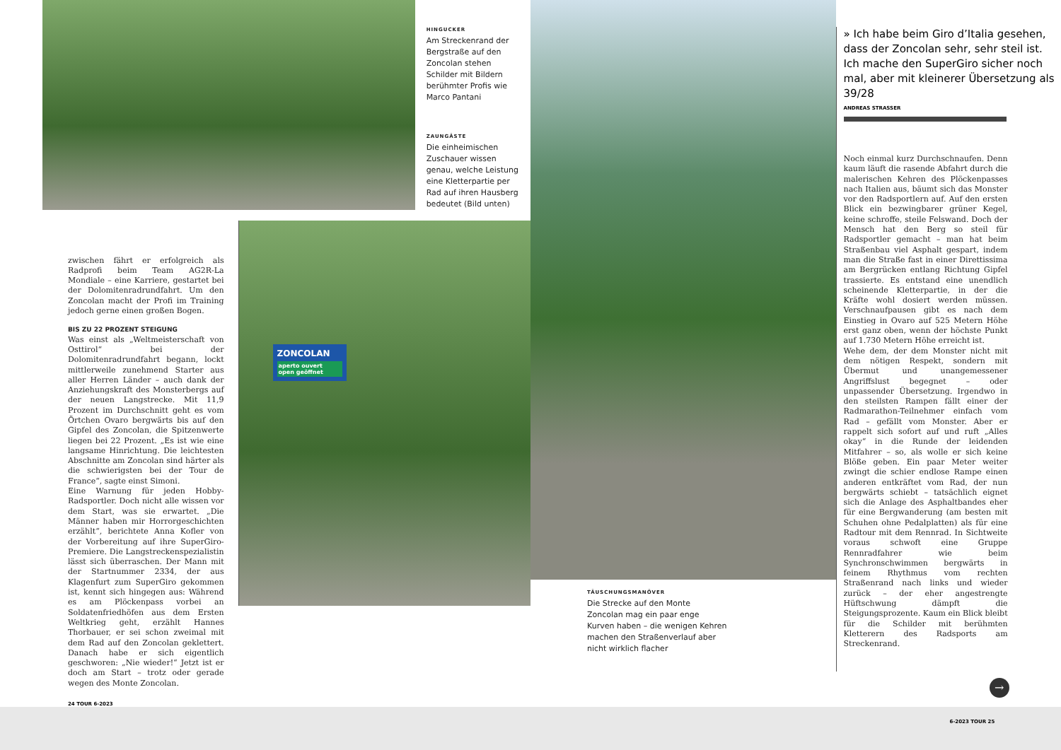HINGUCKER
Am Streckenrand der Bergstraße auf den Zoncolan stehen Schilder mit Bildern berühmter Profis wie Marco Pantani
ZAUNGÄSTE
Die einheimischen Zuschauer wissen genau, welche Leistung eine Kletterpartie per Rad auf ihren Hausberg bedeutet (Bild unten)
zwischen fährt er erfolgreich als Radprofi beim Team AG2R-La Mondiale – eine Karriere, gestartet bei der Dolomitenradrundfahrt. Um den Zoncolan macht der Profi im Training jedoch gerne einen großen Bogen.
BIS ZU 22 PROZENT STEIGUNG
Was einst als „Weltmeisterschaft von Osttirol“ bei der Dolomitenradrundfahrt begann, lockt mittlerweile zunehmend Starter aus aller Herren Länder – auch dank der Anziehungskraft des Monsterbergs auf der neuen Langstrecke. Mit 11,9 Prozent im Durchschnitt geht es vom Örtchen Ovaro bergwärts bis auf den Gipfel des Zoncolan, die Spitzenwerte liegen bei 22 Prozent. „Es ist wie eine langsame Hinrichtung. Die leichtesten Abschnitte am Zoncolan sind härter als die schwierigsten bei der Tour de France“, sagte einst Simoni.
Eine Warnung für jeden Hobby-Radsportler. Doch nicht alle wissen vor dem Start, was sie erwartet. „Die Männer haben mir Horrorgeschichten erzählt“, berichtete Anna Kofler von der Vorbereitung auf ihre SuperGiro-Premiere. Die Langstreckenspezialistin lässt sich überraschen. Der Mann mit der Startnummer 2334, der aus Klagenfurt zum SuperGiro gekommen ist, kennt sich hingegen aus: Während es am Plöckenpass vorbei an Soldatenfriedhöfen aus dem Ersten Weltkrieg geht, erzählt Hannes Thorbauer, er sei schon zweimal mit dem Rad auf den Zoncolan geklettert. Danach habe er sich eigentlich geschworen: „Nie wieder!“ Jetzt ist er doch am Start – trotz oder gerade wegen des Monte Zoncolan.
ZONCOLAN
aperto ouvert
open geöffnet
24 TOUR 6-2023
TÄUSCHUNGSMANÖVER
Die Strecke auf den Monte Zoncolan mag ein paar enge Kurven haben – die wenigen Kehren machen den Straßenverlauf aber nicht wirklich flacher
» Ich habe beim Giro d’Italia gesehen, dass der Zoncolan sehr, sehr steil ist. Ich mache den SuperGiro sicher noch mal, aber mit kleinerer Übersetzung als 39/28
ANDREAS STRASSER
Noch einmal kurz Durchschnaufen. Denn kaum läuft die rasende Abfahrt durch die malerischen Kehren des Plöckenpasses nach Italien aus, bäumt sich das Monster vor den Radsportlern auf. Auf den ersten Blick ein bezwingbarer grüner Kegel, keine schroffe, steile Felswand. Doch der Mensch hat den Berg so steil für Radsportler gemacht – man hat beim Straßenbau viel Asphalt gespart, indem man die Straße fast in einer Direttissima am Bergrücken entlang Richtung Gipfel trassierte. Es entstand eine unendlich scheinende Kletterpartie, in der die Kräfte wohl dosiert werden müssen. Verschnaufpausen gibt es nach dem Einstieg in Ovaro auf 525 Metern Höhe erst ganz oben, wenn der höchste Punkt auf 1.730 Metern Höhe erreicht ist.
Wehe dem, der dem Monster nicht mit dem nötigen Respekt, sondern mit Übermut und unangemessener Angriffslust begegnet – oder unpassender Übersetzung. Irgendwo in den steilsten Rampen fällt einer der Radmarathon-Teilnehmer einfach vom Rad – gefällt vom Monster. Aber er rappelt sich sofort auf und ruft „Alles okay“ in die Runde der leidenden Mitfahrer – so, als wolle er sich keine Blöße geben. Ein paar Meter weiter zwingt die schier endlose Rampe einen anderen entkräftet vom Rad, der nun bergwärts schiebt – tatsächlich eignet sich die Anlage des Asphaltbandes eher für eine Bergwanderung (am besten mit Schuhen ohne Pedalplatten) als für eine Radtour mit dem Rennrad. In Sichtweite voraus schwoft eine Gruppe Rennradfahrer wie beim Synchronschwimmen bergwärts in feinem Rhythmus vom rechten Straßenrand nach links und wieder zurück – der eher angestrengte Hüftschwung dämpft die Steigungsprozente. Kaum ein Blick bleibt für die Schilder mit berühmten Kletterern des Radsports am Streckenrand.
→
6-2023 TOUR 25